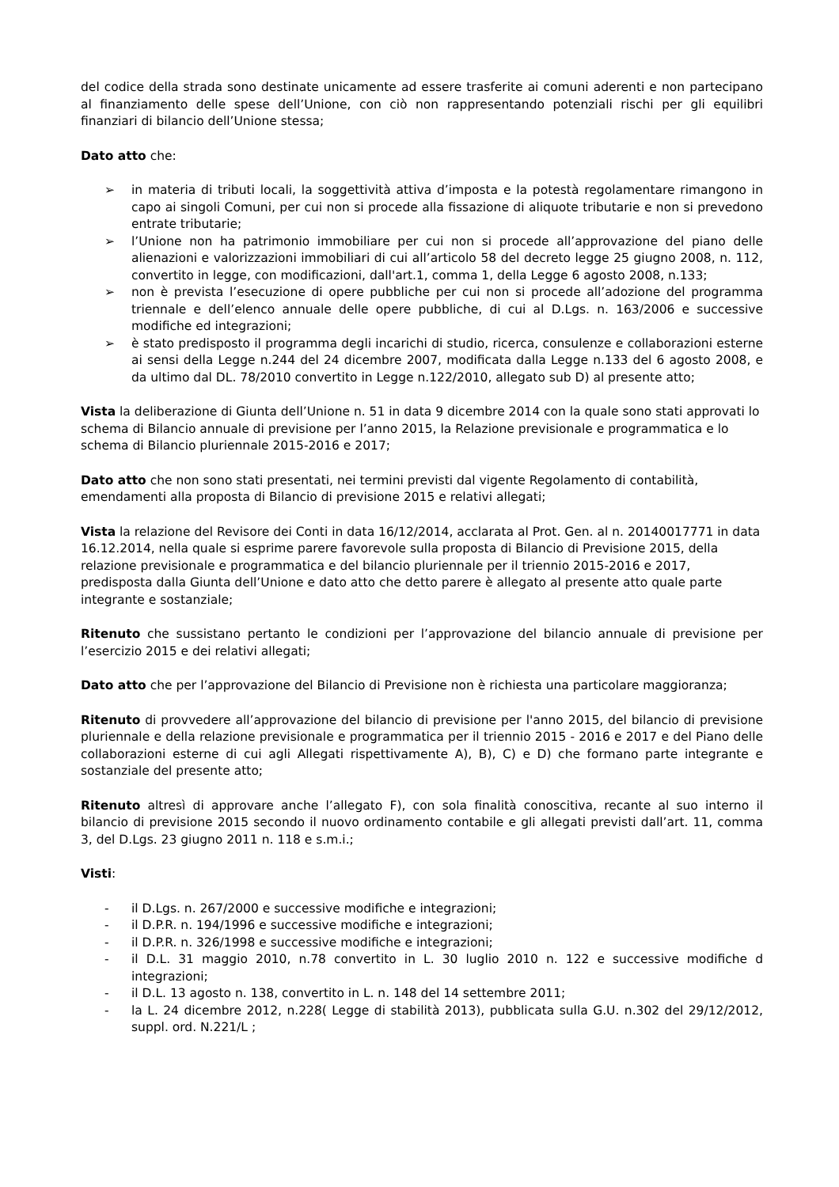del codice della strada sono destinate unicamente ad essere trasferite ai comuni aderenti e non partecipano al finanziamento delle spese dell’Unione, con ciò non rappresentando potenziali rischi per gli equilibri finanziari di bilancio dell’Unione stessa;
Dato atto che:
➢ in materia di tributi locali, la soggettività attiva d’imposta e la potestà regolamentare rimangono in capo ai singoli Comuni, per cui non si procede alla fissazione di aliquote tributarie e non si prevedono entrate tributarie;
➢ l’Unione non ha patrimonio immobiliare per cui non si procede all’approvazione del piano delle alienazioni e valorizzazioni immobiliari di cui all’articolo 58 del decreto legge 25 giugno 2008, n. 112, convertito in legge, con modificazioni, dall'art.1, comma 1, della Legge 6 agosto 2008, n.133;
➢ non è prevista l’esecuzione di opere pubbliche per cui non si procede all’adozione del programma triennale e dell’elenco annuale delle opere pubbliche, di cui al D.Lgs. n. 163/2006 e successive modifiche ed integrazioni;
➢ è stato predisposto il programma degli incarichi di studio, ricerca, consulenze e collaborazioni esterne ai sensi della Legge n.244 del 24 dicembre 2007, modificata dalla Legge n.133 del 6 agosto 2008, e da ultimo dal DL. 78/2010 convertito in Legge n.122/2010, allegato sub D) al presente atto;
Vista la deliberazione di Giunta dell’Unione n. 51 in data 9 dicembre 2014 con la quale sono stati approvati lo schema di Bilancio annuale di previsione per l’anno 2015, la Relazione previsionale e programmatica e lo schema di Bilancio pluriennale 2015-2016 e 2017;
Dato atto che non sono stati presentati, nei termini previsti dal vigente Regolamento di contabilità, emendamenti alla proposta di Bilancio di previsione 2015 e relativi allegati;
Vista la relazione del Revisore dei Conti in data 16/12/2014, acclarata al Prot. Gen. al n. 20140017771 in data 16.12.2014, nella quale si esprime parere favorevole sulla proposta di Bilancio di Previsione 2015, della relazione previsionale e programmatica e del bilancio pluriennale per il triennio 2015-2016 e 2017, predisposta dalla Giunta dell’Unione e dato atto che detto parere è allegato al presente atto quale parte integrante e sostanziale;
Ritenuto che sussistano pertanto le condizioni per l’approvazione del bilancio annuale di previsione per l’esercizio 2015 e dei relativi allegati;
Dato atto che per l’approvazione del Bilancio di Previsione non è richiesta una particolare maggioranza;
Ritenuto di provvedere all’approvazione del bilancio di previsione per l'anno 2015, del bilancio di previsione pluriennale e della relazione previsionale e programmatica per il triennio 2015 - 2016 e 2017 e del Piano delle collaborazioni esterne di cui agli Allegati rispettivamente A), B), C) e D) che formano parte integrante e sostanziale del presente atto;
Ritenuto altresì di approvare anche l’allegato F), con sola finalità conoscitiva, recante al suo interno il bilancio di previsione 2015 secondo il nuovo ordinamento contabile e gli allegati previsti dall’art. 11, comma 3, del D.Lgs. 23 giugno 2011 n. 118 e s.m.i.;
Visti:
- il D.Lgs. n. 267/2000 e successive modifiche e integrazioni;
- il D.P.R. n. 194/1996 e successive modifiche e integrazioni;
- il D.P.R. n. 326/1998 e successive modifiche e integrazioni;
- il D.L. 31 maggio 2010, n.78 convertito in L. 30 luglio 2010 n. 122 e successive modifiche d integrazioni;
- il D.L. 13 agosto n. 138, convertito in L. n. 148 del 14 settembre 2011;
- la L. 24 dicembre 2012, n.228( Legge di stabilità 2013), pubblicata sulla G.U. n.302 del 29/12/2012, suppl. ord. N.221/L ;